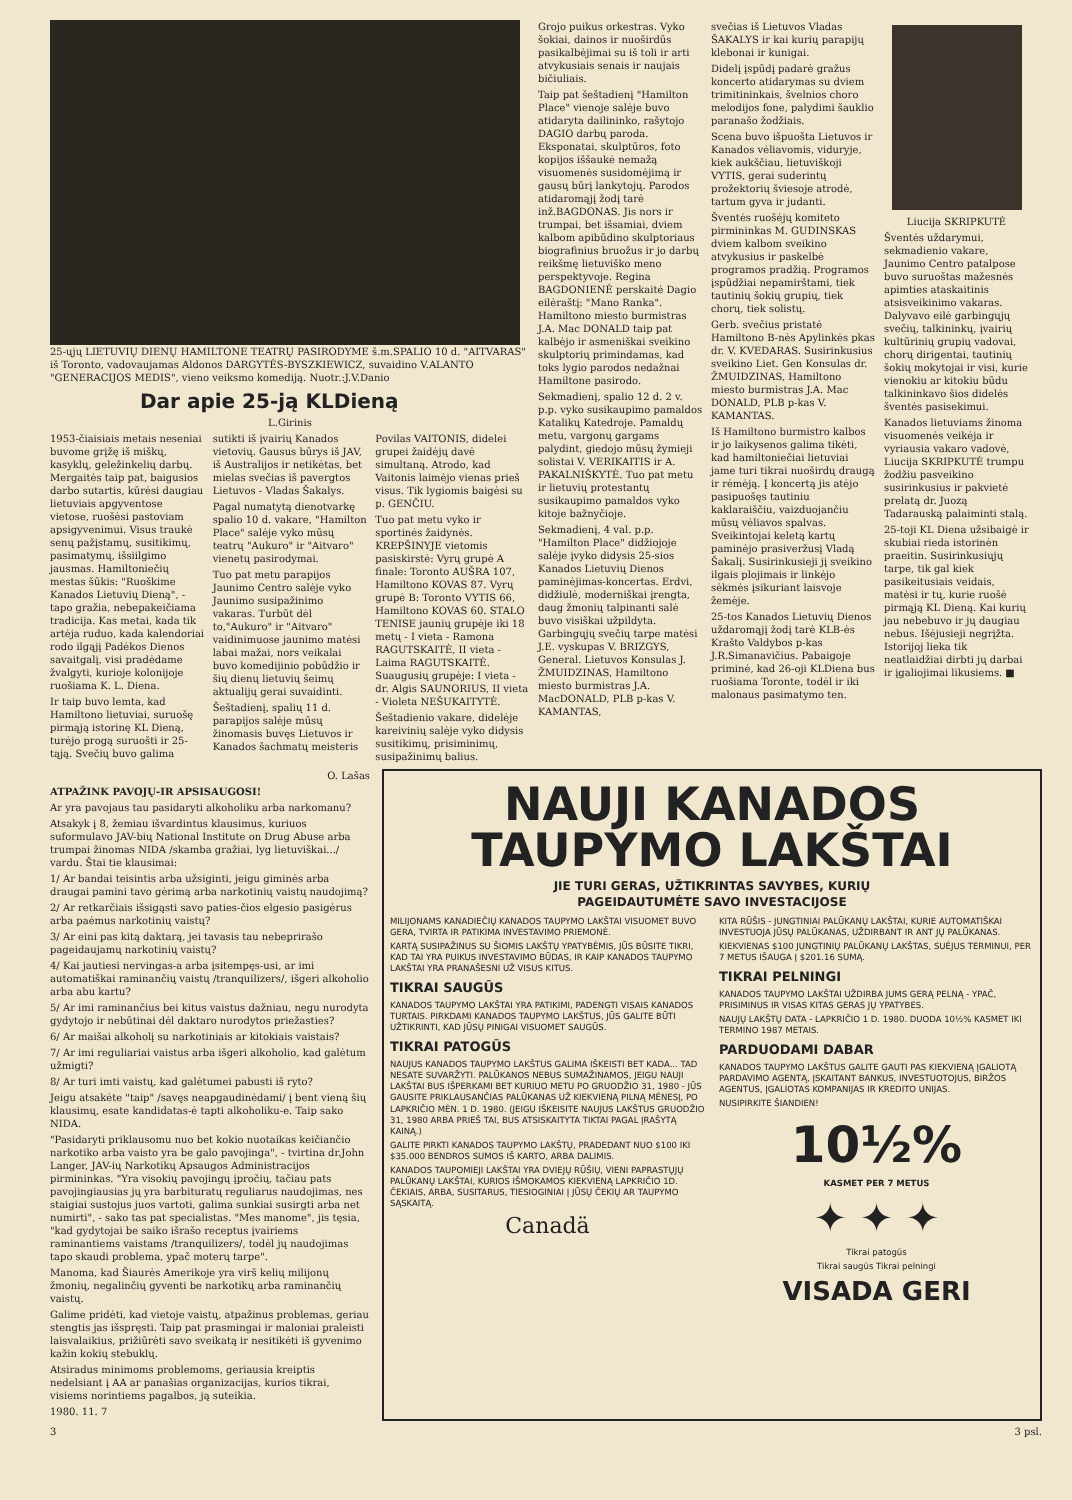25-ųjų LIETUVIŲ DIENŲ HAMILTONE TEATRŲ PASIRODYME š.m.SPALIO 10 d. "AITVARAS" iš Toronto, vadovaujamas Aldonos DARGYTĖS-BYSZKIEWICZ, suvaidino V.ALANTO "GENERACIJOS MEDIS", vieno veiksmo komediją. Nuotr.:J.V.Danio
Dar apie 25-ją KLDieną
L.Girinis
1953-čiaisiais metais neseniai buvome grįžę iš miškų, kasyklų, geležinkelių darbų. Mergaitės taip pat, baigusios darbo sutartis, kūrėsi daugiau lietuviais apgyventose vietose, ruošėsi pastoviam apsigyvenimui. Visus traukė senų pažįstamų, susitikimų, pasimatymų, išsiilgimo jausmas. Hamiltoniečių mestas šūkis: "Ruoškime Kanados Lietuvių Dieną", - tapo gražia, nebepakeičiama tradicija. Kas metai, kada tik artėja ruduo, kada kalendoriai rodo ilgąjį Padėkos Dienos savaitgalį, visi pradėdame žvalgyti, kurioje kolonijoje ruošiama K. L. Diena.
Ir taip buvo lemta, kad Hamiltono lietuviai, suruošę pirmąją istorinę KL Dieną, turėjo progą suruošti ir 25-tąją. Svečių buvo galima sutikti iš įvairių Kanados vietovių. Gausus būrys iš JAV, iš Australijos ir netikėtas, bet mielas svečias iš pavergtos Lietuvos - Vladas Šakalys.
Pagal numatytą dienotvarkę spalio 10 d. vakare, "Hamilton Place" salėje vyko mūsų teatrų "Aukuro" ir "Aitvaro" vienetų pasirodymai.
Tuo pat metu parapijos Jaunimo Centro salėje vyko Jaunimo susipažinimo vakaras. Turbūt dėl to,"Aukuro" ir "Aitvaro" vaidinimuose jaunimo matėsi labai mažai, nors veikalai buvo komedijinio pobūdžio ir šių dienų lietuvių šeimų aktualijų gerai suvaidinti.
Šeštadienį, spalių 11 d. parapijos salėje mūsų žinomasis buvęs Lietuvos ir Kanados šachmatų meisteris Povilas VAITONIS, didelei grupei žaidėjų davė simultaną. Atrodo, kad Vaitonis laimėjo vienas prieš visus. Tik lygiomis baigėsi su p. GENČIU.
Tuo pat metu vyko ir sportinės žaidynės. KREPŠINYJE vietomis pasiskirstė: Vyrų grupė A finale: Toronto AUŠRA 107, Hamiltono KOVAS 87. Vyrų grupė B: Toronto VYTIS 66, Hamiltono KOVAS 60. STALO TENISE jaunių grupėje iki 18 metų - I vieta - Ramona RAGUTSKAITĖ, II vieta - Laima RAGUTSKAITĖ. Suaugusių grupėje: I vieta - dr. Algis SAUNORIUS, II vieta - Violeta NEŠUKAITYTĖ.
Šeštadienio vakare, didelėje kareivinių salėje vyko didysis susitikimų, prisiminimų, susipažinimų balius.
Grojo puikus orkestras. Vyko šokiai, dainos ir nuoširdūs pasikalbėjimai su iš toli ir arti atvykusiais senais ir naujais bičiuliais.
Taip pat šeštadienį "Hamilton Place" vienoje salėje buvo atidaryta dailininko, rašytojo DAGIO darbų paroda. Eksponatai, skulptūros, foto kopijos iššaukė nemažą visuomenės susidomėjimą ir gausų būrį lankytojų. Parodos atidaromąjį žodį tarė inž.BAGDONAS. Jis nors ir trumpai, bet išsamiai, dviem kalbom apibūdino skulptoriaus biografinius bruožus ir jo darbų reikšmę lietuviško meno perspektyvoje. Regina BAGDONIENĖ perskaitė Dagio eilėraštį: "Mano Ranka". Hamiltono miesto burmistras J.A. Mac DONALD taip pat kalbėjo ir asmeniškai sveikino skulptorių primindamas, kad toks lygio parodos nedažnai Hamiltone pasirodo.
Sekmadienį, spalio 12 d. 2 v. p.p. vyko susikaupimo pamaldos Katalikų Katedroje. Pamaldų metu, vargonų gargams palydint, giedojo mūsų žymieji solistai V. VERIKAITIS ir A. PAKALNIŠKYTĖ. Tuo pat metu ir lietuvių protestantų susikaupimo pamaldos vyko kitoje bažnyčioje.
Sekmadienį, 4 val. p.p. "Hamilton Place" didžiojoje salėje įvyko didysis 25-sios Kanados Lietuvių Dienos paminėjimas-koncertas. Erdvi, didžiulė, moderniškai įrengta, daug žmonių talpinanti salė buvo visiškai užpildyta. Garbingųjų svečių tarpe matėsi J.E. vyskupas V. BRIZGYS, General. Lietuvos Konsulas J. ŽMUIDZINAS, Hamiltono miesto burmistras J.A. MacDONALD, PLB p-kas V. KAMANTAS,
svečias iš Lietuvos Vladas ŠAKALYS ir kai kurių parapijų klebonai ir kunigai.
Didelį įspūdį padarė gražus koncerto atidarymas su dviem trimitininkais, švelnios choro melodijos fone, palydimi šauklio paranašo žodžiais.
Scena buvo išpuošta Lietuvos ir Kanados vėliavomis, viduryje, kiek aukščiau, lietuviškoji VYTIS, gerai suderintų prožektorių šviesoje atrodė, tartum gyva ir judanti.
Šventės ruošėjų komiteto pirmininkas M. GUDINSKAS dviem kalbom sveikino atvykusius ir paskelbė programos pradžią. Programos įspūdžiai nepamirštami, tiek tautinių šokių grupių, tiek chorų, tiek solistų.
Gerb. svečius pristatė Hamiltono B-nės Apylinkės pkas dr. V. KVEDARAS. Susirinkusius sveikino Liet. Gen Konsulas dr. ŽMUIDZINAS, Hamiltono miesto burmistras J.A. Mac DONALD, PLB p-kas V. KAMANTAS.
Iš Hamiltono burmistro kalbos ir jo laikysenos galima tikėti, kad hamiltoniečiai lietuviai jame turi tikrai nuoširdų draugą ir rėmėją. Į koncertą jis atėjo pasipuošęs tautiniu kaklaraiščiu, vaizduojančiu mūsų vėliavos spalvas. Sveikintojai keletą kartų paminėjo prasiveržusį Vladą Šakalį. Susirinkusieji jį sveikino ilgais plojimais ir linkėjo sėkmės įsikuriant laisvoje žemėje.
25-tos Kanados Lietuvių Dienos uždaromąjį žodį tarė KLB-ės Krašto Valdybos p-kas J.R.Simanavičius. Pabaigoje priminė, kad 26-oji KLDiena bus ruošiama Toronte, todėl ir iki malonaus pasimatymo ten.
Liucija SKRIPKUTĖ
Šventės uždarymui, sekmadienio vakare, Jaunimo Centro patalpose buvo suruoštas mažesnės apimties ataskaitinis atsisveikinimo vakaras. Dalyvavo eilė garbingųjų svečių, talkininkų, įvairių kultūrinių grupių vadovai, chorų dirigentai, tautinių šokių mokytojai ir visi, kurie vienokiu ar kitokiu būdu talkininkavo šios didelės šventės pasisekimui.
Kanados lietuviams žinoma visuomenės veikėja ir vyriausia vakaro vadovė, Liucija SKRIPKUTĖ trumpu žodžiu pasveikino susirinkusius ir pakvietė prelatą dr. Juozą Tadarauską palaiminti stalą.
25-toji KL Diena užsibaigė ir skubiai rieda istorinėn praeitin. Susirinkusiųjų tarpe, tik gal kiek pasikeitusiais veidais, matėsi ir tų, kurie ruošė pirmąją KL Dieną. Kai kurių jau nebebuvo ir jų daugiau nebus. Išėjusieji negrįžta. Istorijoj lieka tik neatlaidžiai dirbti jų darbai ir įgaliojimai likusiems. ■
O. Lašas
ATPAŽINK PAVOJŲ-IR APSISAUGOSI!
Ar yra pavojaus tau pasidaryti alkoholiku arba narkomanu?
Atsakyk į 8, žemiau išvardintus klausimus, kuriuos suformulavo JAV-bių National Institute on Drug Abuse arba trumpai žinomas NIDA /skamba gražiai, lyg lietuviškai.../ vardu. Štai tie klausimai:
1/ Ar bandai teisintis arba užsiginti, jeigu giminės arba draugai pamini tavo gėrimą arba narkotinių vaistų naudojimą?
2/ Ar retkarčiais išsigąsti savo paties-čios elgesio pasigėrus arba paėmus narkotinių vaistų?
3/ Ar eini pas kitą daktarą, jei tavasis tau nebeprirašo pageidaujamų narkotinių vaistų?
4/ Kai jautiesi nervingas-a arba įsitempęs-usi, ar imi automatiškai raminančių vaistų /tranquilizers/, išgeri alkoholio arba abu kartu?
5/ Ar imi raminančius bei kitus vaistus dažniau, negu nurodyta gydytojo ir nebūtinai dėl daktaro nurodytos priežasties?
6/ Ar maišai alkoholį su narkotiniais ar kitokiais vaistais?
7/ Ar imi reguliariai vaistus arba išgeri alkoholio, kad galėtum užmigti?
8/ Ar turi imti vaistų, kad galėtumei pabusti iš ryto?
Jeigu atsakėte "taip" /savęs neapgaudinėdami/ į bent vieną šių klausimų, esate kandidatas-ė tapti alkoholiku-e. Taip sako NIDA.
"Pasidaryti priklausomu nuo bet kokio nuotaikas keičiančio narkotiko arba vaisto yra be galo pavojinga", - tvirtina dr.John Langer, JAV-ių Narkotikų Apsaugos Administracijos pirmininkas. "Yra visokių pavojingų įpročių, tačiau pats pavojingiausias jų yra barbituratų reguliarus naudojimas, nes staigiai sustojus juos vartoti, galima sunkiai susirgti arba net numirti", - sako tas pat specialistas. "Mes manome", jis tęsia, "kad gydytojai be saiko išrašo receptus įvairiems raminantiems vaistams /tranquilizers/, todėl jų naudojimas tapo skaudi problema, ypač moterų tarpe".
Manoma, kad Šiaurės Amerikoje yra virš kelių milijonų žmonių, negalinčių gyventi be narkotikų arba raminančių vaistų.
Galime pridėti, kad vietoje vaistų, atpažinus problemas, geriau stengtis jas išspręsti. Taip pat prasmingai ir maloniai praleisti laisvalaikius, prižiūrėti savo sveikatą ir nesitikėti iš gyvenimo kažin kokių stebuklų.
Atsiradus minimoms problemoms, geriausia kreiptis nedelsiant į AA ar panašias organizacijas, kurios tikrai, visiems norintiems pagalbos, ją suteikia.
1980. 11. 7
NAUJI KANADOS
TAUPYMO LAKŠTAI
JIE TURI GERAS, UŽTIKRINTAS SAVYBES, KURIŲ
PAGEIDAUTUMĖTE SAVO INVESTACIJOSE
MILIJONAMS KANADIEČIŲ KANADOS TAUPYMO LAKŠTAI VISUOMET BUVO GERA, TVIRTA IR PATIKIMA INVESTAVIMO PRIEMONĖ.
KARTĄ SUSIPAŽINUS SU ŠIOMIS LAKŠTŲ YPATYBĖMIS, JŪS BŪSITE TIKRI, KAD TAI YRA PUIKUS INVESTAVIMO BŪDAS, IR KAIP KANADOS TAUPYMO LAKŠTAI YRA PRANAŠESNI UŽ VISUS KITUS.
TIKRAI SAUGŪS
KANADOS TAUPYMO LAKŠTAI YRA PATIKIMI, PADENGTI VISAIS KANADOS TURTAIS. PIRKDAMI KANADOS TAUPYMO LAKŠTUS, JŪS GALITE BŪTI UŽTIKRINTI, KAD JŪSŲ PINIGAI VISUOMET SAUGŪS.
TIKRAI PATOGŪS
NAUJUS KANADOS TAUPYMO LAKŠTUS GALIMA IŠKEISTI BET KADA... TAD NESATE SUVARŽYTI. PALŪKANOS NEBUS SUMAŽINAMOS, JEIGU NAUJI LAKŠTAI BUS IŠPERKAMI BET KURIUO METU PO GRUODŽIO 31, 1980 - JŪS GAUSITE PRIKLAUSANČIAS PALŪKANAS UŽ KIEKVIENĄ PILNĄ MĖNESĮ, PO LAPKRIČIO MĖN. 1 D. 1980. (JEIGU IŠKEISITE NAUJUS LAKŠTUS GRUODŽIO 31, 1980 ARBA PRIEŠ TAI, BUS ATSISKAITYTA TIKTAI PAGAL ĮRAŠYTĄ KAINĄ.)
GALITE PIRKTI KANADOS TAUPYMO LAKŠTŲ, PRADEDANT NUO $100 IKI $35.000 BENDROS SUMOS IŠ KARTO, ARBA DALIMIS.
KANADOS TAUPOMIEJI LAKŠTAI YRA DVIEJŲ RŪŠIŲ, VIENI PAPRASTŲJŲ PALŪKANŲ LAKŠTAI, KURIOS IŠMOKAMOS KIEKVIENĄ LAPKRIČIO 1D. ČEKIAIS, ARBA, SUSITARUS, TIESIOGINIAI Į JŪSŲ ČEKIŲ AR TAUPYMO SĄSKAITĄ.
Canadä
KITA RŪŠIS - JUNGTINIAI PALŪKANŲ LAKŠTAI, KURIE AUTOMATIŠKAI INVESTUOJA JŪSŲ PALŪKANAS, UŽDIRBANT IR ANT JŲ PALŪKANAS.
KIEKVIENAS $100 JUNGTINIŲ PALŪKANŲ LAKŠTAS, SUĖJUS TERMINUI, PER 7 METUS IŠAUGA Į $201.16 SUMĄ.
TIKRAI PELNINGI
KANADOS TAUPYMO LAKŠTAI UŽDIRBA JUMS GERĄ PELNĄ - YPAČ, PRISIMINUS IR VISAS KITAS GERAS JŲ YPATYBES.
NAUJŲ LAKŠTŲ DATA - LAPKRIČIO 1 D. 1980. DUODA 10½% KASMET IKI TERMINO 1987 METAIS.
PARDUODAMI DABAR
KANADOS TAUPYMO LAKŠTUS GALITE GAUTI PAS KIEKVIENĄ ĮGALIOTĄ PARDAVIMO AGENTĄ, ĮSKAITANT BANKUS, INVESTUOTOJUS, BIRŽOS AGENTUS, ĮGALIOTAS KOMPANIJAS IR KREDITO UNIJAS.
NUSIPIRKITE ŠIANDIEN!
10½%
KASMET PER 7 METUS
✦ ✦ ✦
Tikrai patogūs
Tikrai saugūs Tikrai pelningi
VISADA GERI
3 3 psl.